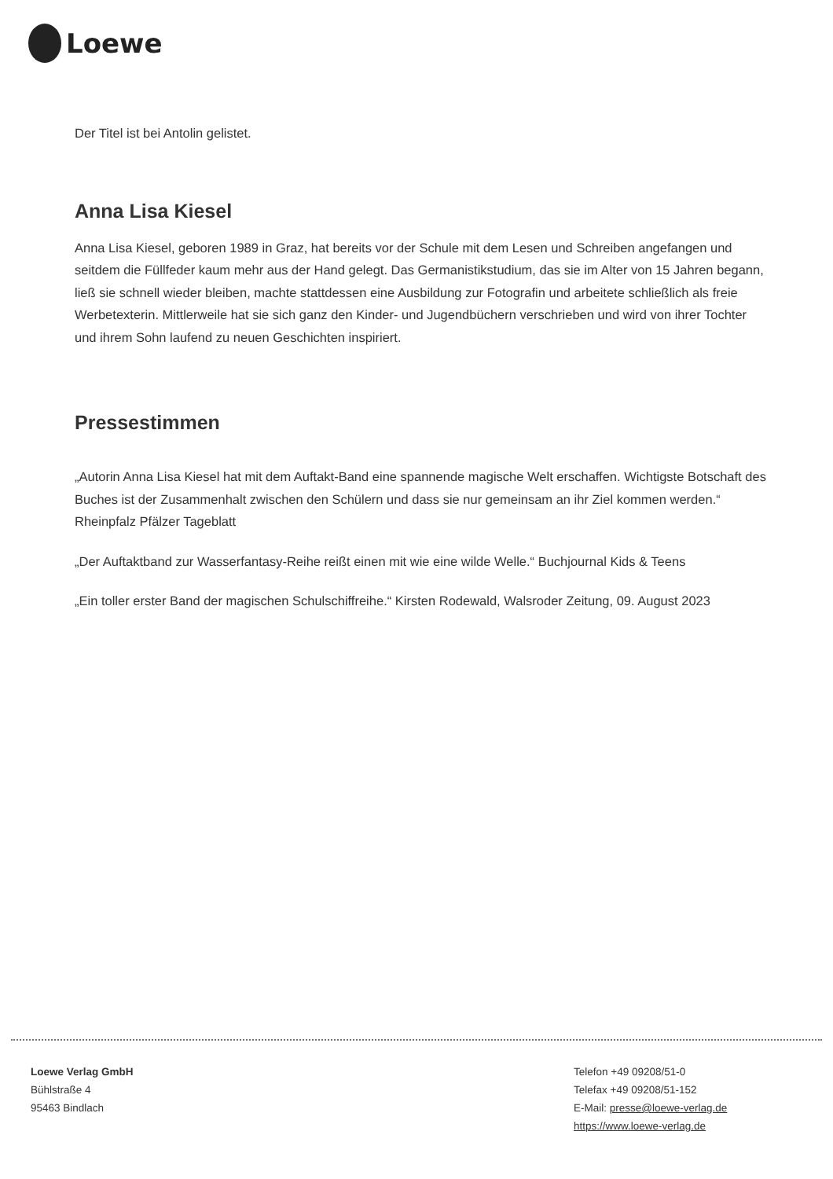Loewe
Der Titel ist bei Antolin gelistet.
Anna Lisa Kiesel
Anna Lisa Kiesel, geboren 1989 in Graz, hat bereits vor der Schule mit dem Lesen und Schreiben angefangen und seitdem die Füllfeder kaum mehr aus der Hand gelegt. Das Germanistikstudium, das sie im Alter von 15 Jahren begann, ließ sie schnell wieder bleiben, machte stattdessen eine Ausbildung zur Fotografin und arbeitete schließlich als freie Werbetexterin. Mittlerweile hat sie sich ganz den Kinder- und Jugendbüchern verschrieben und wird von ihrer Tochter und ihrem Sohn laufend zu neuen Geschichten inspiriert.
Pressestimmen
„Autorin Anna Lisa Kiesel hat mit dem Auftakt-Band eine spannende magische Welt erschaffen. Wichtigste Botschaft des Buches ist der Zusammenhalt zwischen den Schülern und dass sie nur gemeinsam an ihr Ziel kommen werden.“ Rheinpfalz Pfälzer Tageblatt
„Der Auftaktband zur Wasserfantasy-Reihe reißt einen mit wie eine wilde Welle.“ Buchjournal Kids & Teens
„Ein toller erster Band der magischen Schulschiffreihe.“ Kirsten Rodewald, Walsroder Zeitung, 09. August 2023
Loewe Verlag GmbH
Bühlstraße 4
95463 Bindlach
Telefon +49 09208/51-0
Telefax +49 09208/51-152
E-Mail: presse@loewe-verlag.de
https://www.loewe-verlag.de